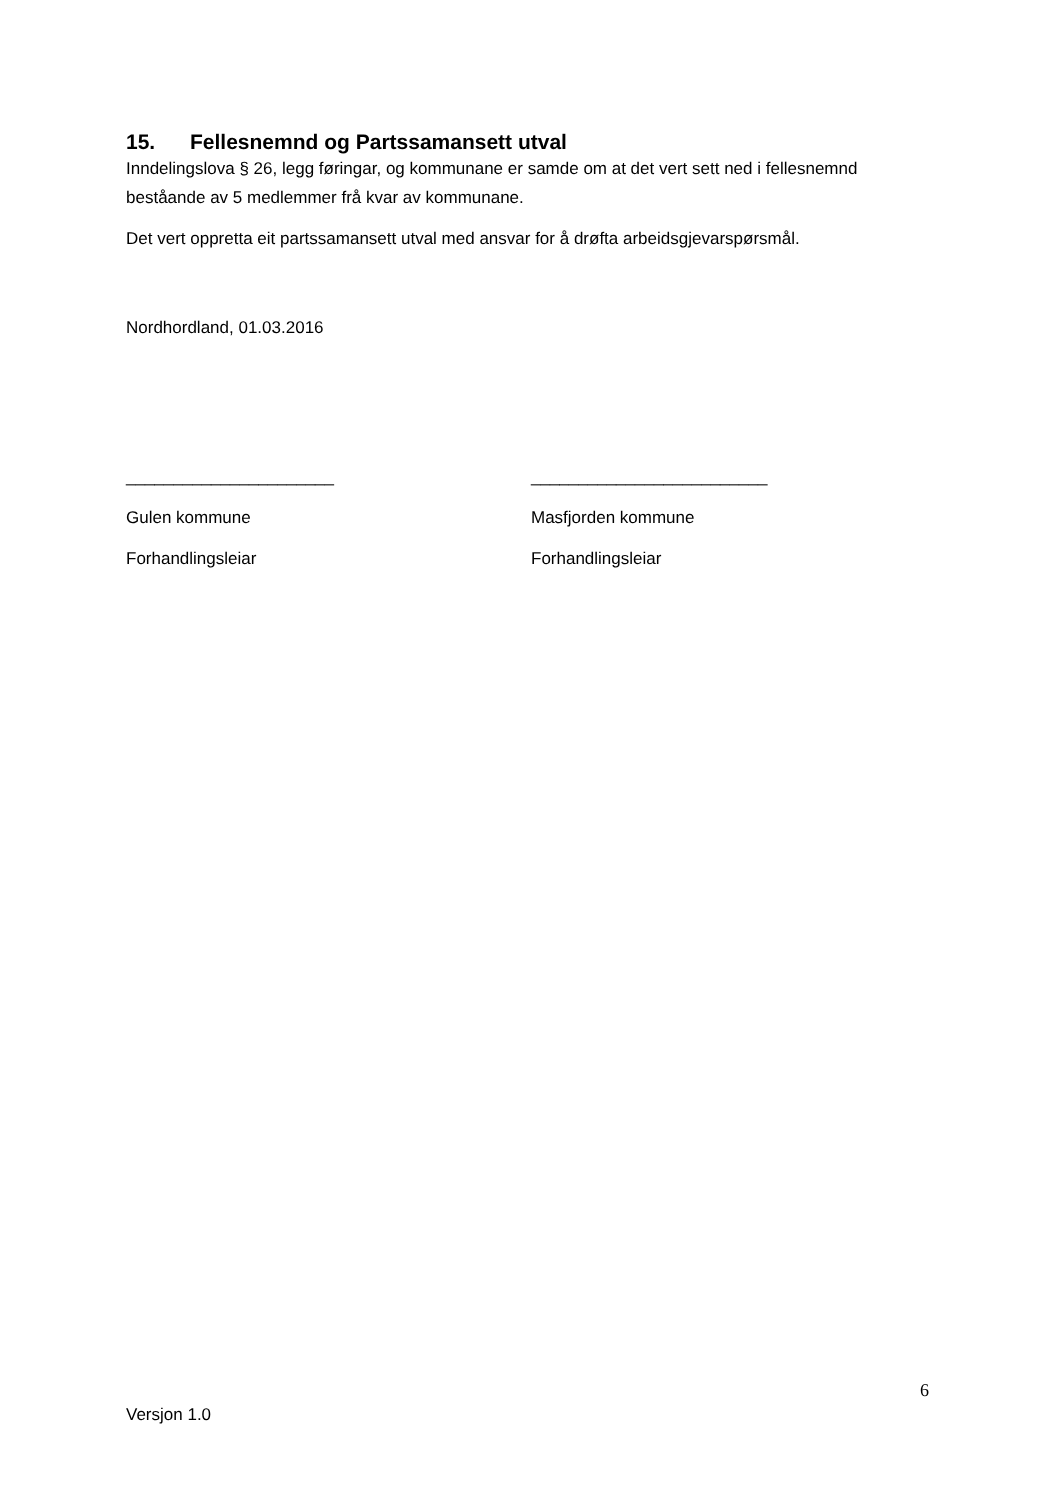15. Fellesnemnd og Partssamansett utval
Inndelingslova § 26, legg føringar, og kommunane er samde om at det vert sett ned i fellesnemnd beståande av 5 medlemmer frå kvar av kommunane.
Det vert oppretta eit partssamansett utval med ansvar for å drøfta arbeidsgjevarspørsmål.
Nordhordland, 01.03.2016
______________________
Gulen kommune
Forhandlingsleiar
_________________________
Masfjorden kommune
Forhandlingsleiar
6
Versjon 1.0